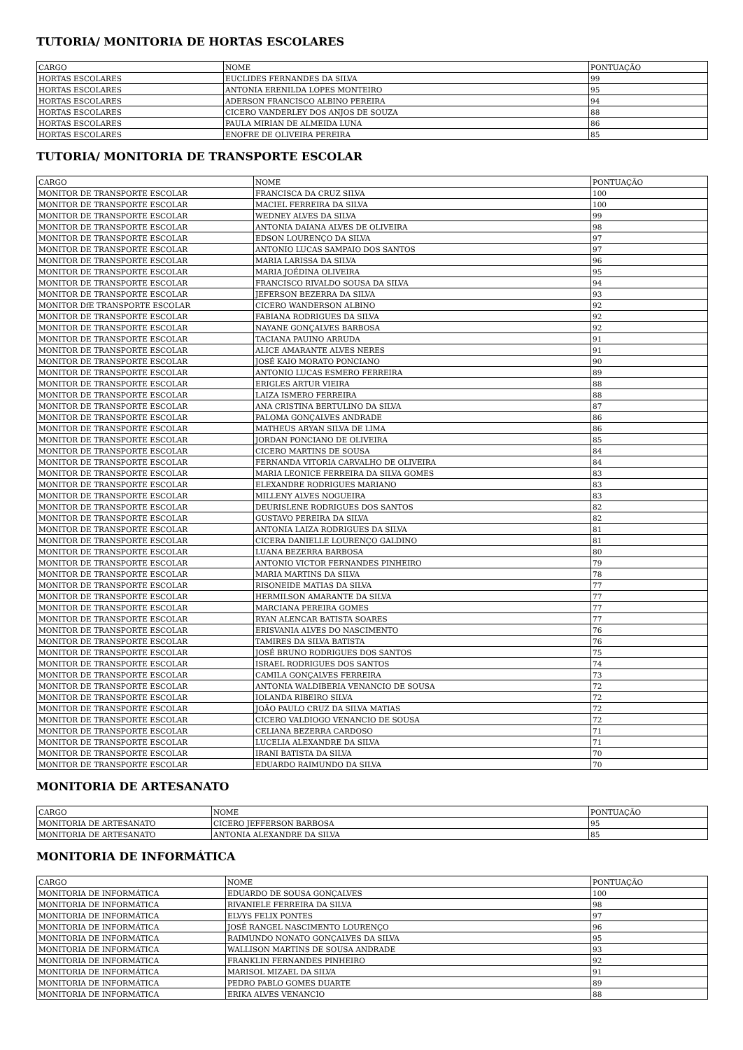TUTORIA/ MONITORIA DE HORTAS ESCOLARES
| CARGO | NOME | PONTUAÇÃO |
| --- | --- | --- |
| HORTAS ESCOLARES | EUCLIDES FERNANDES DA SILVA | 99 |
| HORTAS ESCOLARES | ANTONIA ERENILDA LOPES MONTEIRO | 95 |
| HORTAS ESCOLARES | ADERSON FRANCISCO ALBINO PEREIRA | 94 |
| HORTAS ESCOLARES | CICERO VANDERLEY DOS ANJOS DE SOUZA | 88 |
| HORTAS ESCOLARES | PAULA MIRIAN DE ALMEIDA LUNA | 86 |
| HORTAS ESCOLARES | ENOFRE DE OLIVEIRA PEREIRA | 85 |
TUTORIA/ MONITORIA DE TRANSPORTE ESCOLAR
| CARGO | NOME | PONTUAÇÃO |
| --- | --- | --- |
| MONITOR DE TRANSPORTE ESCOLAR | FRANCISCA DA CRUZ SILVA | 100 |
| MONITOR DE TRANSPORTE ESCOLAR | MACIEL FERREIRA DA SILVA | 100 |
| MONITOR DE TRANSPORTE ESCOLAR | WEDNEY ALVES DA SILVA | 99 |
| MONITOR DE TRANSPORTE ESCOLAR | ANTONIA DAIANA ALVES DE OLIVEIRA | 98 |
| MONITOR DE TRANSPORTE ESCOLAR | EDSON LOURENÇO DA SILVA | 97 |
| MONITOR DE TRANSPORTE ESCOLAR | ANTONIO LUCAS SAMPAIO DOS SANTOS | 97 |
| MONITOR DE TRANSPORTE ESCOLAR | MARIA LARISSA DA SILVA | 96 |
| MONITOR DE TRANSPORTE ESCOLAR | MARIA JOÉDINA OLIVEIRA | 95 |
| MONITOR DE TRANSPORTE ESCOLAR | FRANCISCO RIVALDO SOUSA DA SILVA | 94 |
| MONITOR DE TRANSPORTE ESCOLAR | JEFERSON BEZERRA DA SILVA | 93 |
| MONITOR DfE TRANSPORTE ESCOLAR | CICERO WANDERSON ALBINO | 92 |
| MONITOR DE TRANSPORTE ESCOLAR | FABIANA RODRIGUES DA SILVA | 92 |
| MONITOR DE TRANSPORTE ESCOLAR | NAYANE GONÇALVES BARBOSA | 92 |
| MONITOR DE TRANSPORTE ESCOLAR | TACIANA PAUINO ARRUDA | 91 |
| MONITOR DE TRANSPORTE ESCOLAR | ALICE AMARANTE ALVES NERES | 91 |
| MONITOR DE TRANSPORTE ESCOLAR | JOSÉ KAIO MORATO PONCIANO | 90 |
| MONITOR DE TRANSPORTE ESCOLAR | ANTONIO LUCAS ESMERO FERREIRA | 89 |
| MONITOR DE TRANSPORTE ESCOLAR | ERIGLES ARTUR VIEIRA | 88 |
| MONITOR DE TRANSPORTE ESCOLAR | LAIZA ISMERO FERREIRA | 88 |
| MONITOR DE TRANSPORTE ESCOLAR | ANA CRISTINA BERTULINO DA SILVA | 87 |
| MONITOR DE TRANSPORTE ESCOLAR | PALOMA GONÇALVES ANDRADE | 86 |
| MONITOR DE TRANSPORTE ESCOLAR | MATHEUS ARYAN SILVA DE LIMA | 86 |
| MONITOR DE TRANSPORTE ESCOLAR | JORDAN PONCIANO DE OLIVEIRA | 85 |
| MONITOR DE TRANSPORTE ESCOLAR | CICERO MARTINS DE SOUSA | 84 |
| MONITOR DE TRANSPORTE ESCOLAR | FERNANDA VITORIA CARVALHO DE OLIVEIRA | 84 |
| MONITOR DE TRANSPORTE ESCOLAR | MARIA LEONICE FERREIRA DA SILVA GOMES | 83 |
| MONITOR DE TRANSPORTE ESCOLAR | ELEXANDRE RODRIGUES MARIANO | 83 |
| MONITOR DE TRANSPORTE ESCOLAR | MILLENY ALVES NOGUEIRA | 83 |
| MONITOR DE TRANSPORTE ESCOLAR | DEURISLENE RODRIGUES DOS SANTOS | 82 |
| MONITOR DE TRANSPORTE ESCOLAR | GUSTAVO PEREIRA DA SILVA | 82 |
| MONITOR DE TRANSPORTE ESCOLAR | ANTONIA LAIZA RODRIGUES DA SILVA | 81 |
| MONITOR DE TRANSPORTE ESCOLAR | CICERA DANIELLE LOURENÇO GALDINO | 81 |
| MONITOR DE TRANSPORTE ESCOLAR | LUANA BEZERRA BARBOSA | 80 |
| MONITOR DE TRANSPORTE ESCOLAR | ANTONIO VICTOR FERNANDES PINHEIRO | 79 |
| MONITOR DE TRANSPORTE ESCOLAR | MARIA MARTINS DA SILVA | 78 |
| MONITOR DE TRANSPORTE ESCOLAR | RISONEIDE MATIAS DA SILVA | 77 |
| MONITOR DE TRANSPORTE ESCOLAR | HERMILSON AMARANTE DA SILVA | 77 |
| MONITOR DE TRANSPORTE ESCOLAR | MARCIANA PEREIRA GOMES | 77 |
| MONITOR DE TRANSPORTE ESCOLAR | RYAN ALENCAR BATISTA SOARES | 77 |
| MONITOR DE TRANSPORTE ESCOLAR | ERISVANIA ALVES DO NASCIMENTO | 76 |
| MONITOR DE TRANSPORTE ESCOLAR | TAMIRES DA SILVA BATISTA | 76 |
| MONITOR DE TRANSPORTE ESCOLAR | JOSÉ BRUNO RODRIGUES DOS SANTOS | 75 |
| MONITOR DE TRANSPORTE ESCOLAR | ISRAEL RODRIGUES DOS SANTOS | 74 |
| MONITOR DE TRANSPORTE ESCOLAR | CAMILA GONÇALVES FERREIRA | 73 |
| MONITOR DE TRANSPORTE ESCOLAR | ANTONIA WALDIBERIA VENANCIO DE SOUSA | 72 |
| MONITOR DE TRANSPORTE ESCOLAR | IOLANDA RIBEIRO SILVA | 72 |
| MONITOR DE TRANSPORTE ESCOLAR | JOÃO PAULO CRUZ DA SILVA MATIAS | 72 |
| MONITOR DE TRANSPORTE ESCOLAR | CICERO VALDIOGO VENANCIO DE SOUSA | 72 |
| MONITOR DE TRANSPORTE ESCOLAR | CELIANA BEZERRA CARDOSO | 71 |
| MONITOR DE TRANSPORTE ESCOLAR | LUCELIA ALEXANDRE DA SILVA | 71 |
| MONITOR DE TRANSPORTE ESCOLAR | IRANI BATISTA DA SILVA | 70 |
| MONITOR DE TRANSPORTE ESCOLAR | EDUARDO RAIMUNDO DA SILVA | 70 |
MONITORIA DE ARTESANATO
| CARGO | NOME | PONTUAÇÃO |
| --- | --- | --- |
| MONITORIA DE ARTESANATO | CICERO JEFFERSON BARBOSA | 95 |
| MONITORIA DE ARTESANATO | ANTONIA ALEXANDRE DA SILVA | 85 |
MONITORIA DE INFORMÁTICA
| CARGO | NOME | PONTUAÇÃO |
| --- | --- | --- |
| MONITORIA DE INFORMÁTICA | EDUARDO DE SOUSA GONÇALVES | 100 |
| MONITORIA DE INFORMÁTICA | RIVANIELE FERREIRA DA SILVA | 98 |
| MONITORIA DE INFORMÁTICA | ELVYS FELIX PONTES | 97 |
| MONITORIA DE INFORMÁTICA | JOSÉ RANGEL NASCIMENTO LOURENÇO | 96 |
| MONITORIA DE INFORMÁTICA | RAIMUNDO NONATO GONÇALVES DA SILVA | 95 |
| MONITORIA DE INFORMÁTICA | WALLISON MARTINS DE SOUSA ANDRADE | 93 |
| MONITORIA DE INFORMÁTICA | FRANKLIN FERNANDES PINHEIRO | 92 |
| MONITORIA DE INFORMÁTICA | MARISOL MIZAEL DA SILVA | 91 |
| MONITORIA DE INFORMÁTICA | PEDRO PABLO GOMES DUARTE | 89 |
| MONITORIA DE INFORMÁTICA | ERIKA ALVES VENANCIO | 88 |